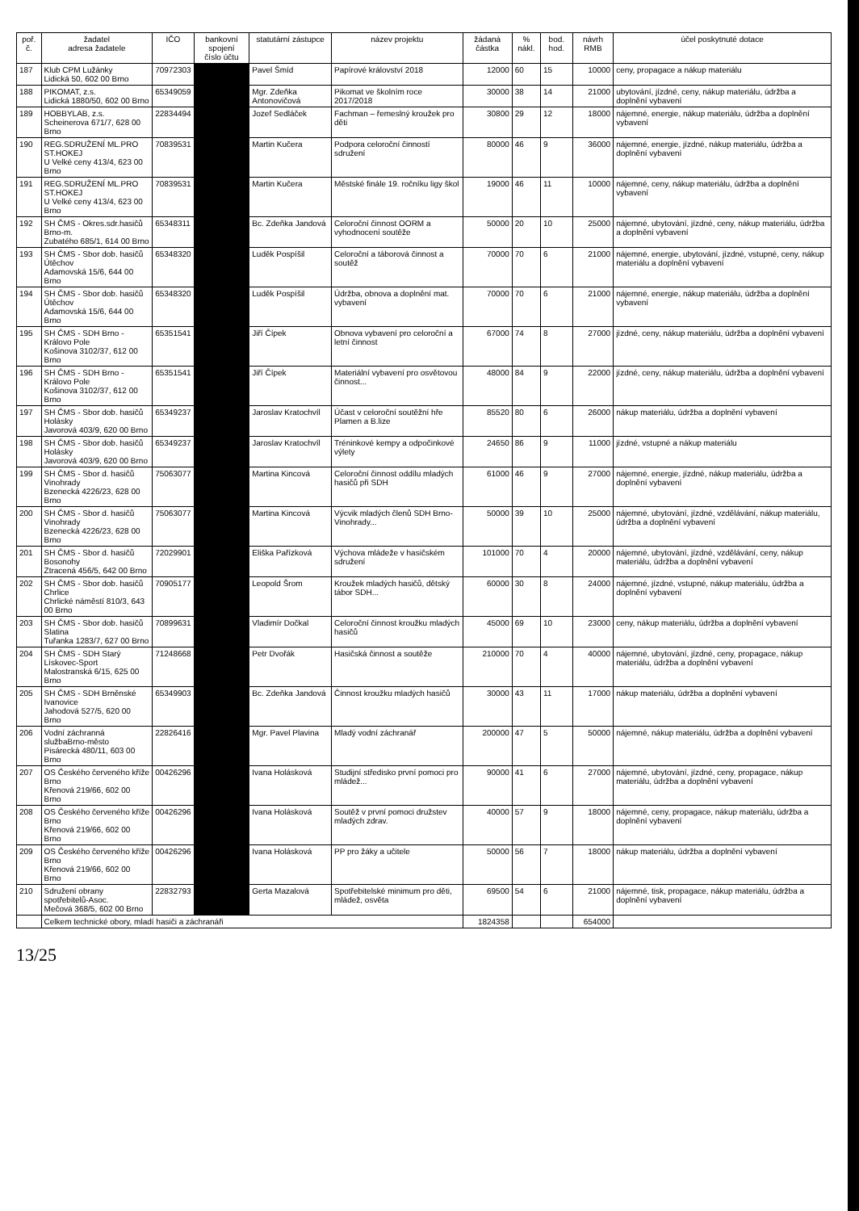| poř. č. | žadatel adresa žadatele | IČO | bankovní spojení číslo účtu | statutární zástupce | název projektu | žádaná částka | % nákl. | bod. hod. | návrh RMB | účel poskytnuté dotace |
| --- | --- | --- | --- | --- | --- | --- | --- | --- | --- | --- |
| 187 | Klub CPM Lužánky Lidická 50, 602 00 Brno | 70972303 | | Pavel Šmíd | Papírové království 2018 | 12000 | 60 | 15 | 10000 | ceny, propagace a nákup materiálu |
| 188 | PIKOMAT, z.s. Lidická 1880/50, 602 00 Brno | 65349059 | | Mgr. Zdeňka Antonovičová | Pikomat ve školním roce 2017/2018 | 30000 | 38 | 14 | 21000 | ubytování, jízdné, ceny, nákup materiálu, údržba a doplnění vybavení |
| 189 | HOBBYLAB, z.s. Scheinerova 671/7, 628 00 Brno | 22834494 | | Jozef Sedláček | Fachman – řemeslný kroužek pro děti | 30800 | 29 | 12 | 18000 | nájemné, energie, nákup materiálu, údržba a doplnění vybavení |
| 190 | REG.SDRUŽENÍ ML.PRO ST.HOKEJ U Velké ceny 413/4, 623 00 Brno | 70839531 | | Martin Kučera | Podpora celoroční činností sdružení | 80000 | 46 | 9 | 36000 | nájemné, energie, jízdné, nákup materiálu, údržba a doplnění vybavení |
| 191 | REG.SDRUŽENÍ ML.PRO ST.HOKEJ U Velké ceny 413/4, 623 00 Brno | 70839531 | | Martin Kučera | Městské finále 19. ročníku ligy škol | 19000 | 46 | 11 | 10000 | nájemné, ceny, nákup materiálu, údržba a doplnění vybavení |
| 192 | SH ČMS - Okres.sdr.hasičů Brno-m. Zubatého 685/1, 614 00 Brno | 65348311 | | Bc. Zdeňka Jandová | Celoroční činnost OORM a vyhodnocení soutěže | 50000 | 20 | 10 | 25000 | nájemné, ubytování, jízdné, ceny, nákup materiálu, údržba a doplnění vybavení |
| 193 | SH ČMS - Sbor dob. hasičů Útěchov Adamovská 15/6, 644 00 Brno | 65348320 | | Luděk Pospíšil | Celoroční a táborová činnost a soutěž | 70000 | 70 | 6 | 21000 | nájemné, energie, ubytování, jízdné, vstupné, ceny, nákup materiálu a doplnění vybavení |
| 194 | SH ČMS - Sbor dob. hasičů Útěchov Adamovská 15/6, 644 00 Brno | 65348320 | | Luděk Pospíšil | Údržba, obnova a doplnění mat. vybavení | 70000 | 70 | 6 | 21000 | nájemné, energie, nákup materiálu, údržba a doplnění vybavení |
| 195 | SH ČMS - SDH Brno - Královo Pole Košinova 3102/37, 612 00 Brno | 65351541 | | Jiří Čípek | Obnova vybavení pro celoroční a letní činnost | 67000 | 74 | 8 | 27000 | jízdné, ceny, nákup materiálu, údržba a doplnění vybavení |
| 196 | SH ČMS - SDH Brno - Královo Pole Košinova 3102/37, 612 00 Brno | 65351541 | | Jiří Čípek | Materiální vybavení pro osvětovou činnost... | 48000 | 84 | 9 | 22000 | jízdné, ceny, nákup materiálu, údržba a doplnění vybavení |
| 197 | SH ČMS - Sbor dob. hasičů Holásky Javorová 403/9, 620 00 Brno | 65349237 | | Jaroslav Kratochvíl | Účast v celoroční soutěžní hře Plamen a B.lize | 85520 | 80 | 6 | 26000 | nákup materiálu, údržba a doplnění vybavení |
| 198 | SH ČMS - Sbor dob. hasičů Holásky Javorová 403/9, 620 00 Brno | 65349237 | | Jaroslav Kratochvíl | Tréninkové kempy a odpočinkové výlety | 24650 | 86 | 9 | 11000 | jízdné, vstupné a nákup materiálu |
| 199 | SH ČMS - Sbor d. hasičů Vinohrady Bzenecká 4226/23, 628 00 Brno | 75063077 | | Martina Kincová | Celoroční činnost oddílu mladých hasičů při SDH | 61000 | 46 | 9 | 27000 | nájemné, energie, jízdné, nákup materiálu, údržba a doplnění vybavení |
| 200 | SH ČMS - Sbor d. hasičů Vinohrady Bzenecká 4226/23, 628 00 Brno | 75063077 | | Martina Kincová | Výcvik mladých členů SDH Brno-Vinohrady... | 50000 | 39 | 10 | 25000 | nájemné, ubytování, jízdné, vzdělávání, nákup materiálu, údržba a doplnění vybavení |
| 201 | SH ČMS - Sbor d. hasičů Bosonohy Ztracená 456/5, 642 00 Brno | 72029901 | | Eliška Pařízková | Výchova mládeže v hasičském sdružení | 101000 | 70 | 4 | 20000 | nájemné, ubytování, jízdné, vzdělávání, ceny, nákup materiálu, údržba a doplnění vybavení |
| 202 | SH ČMS - Sbor dob. hasičů Chrlice Chrlické náměstí 810/3, 643 00 Brno | 70905177 | | Leopold Šrom | Kroužek mladých hasičů, dětský tábor SDH... | 60000 | 30 | 8 | 24000 | nájemné, jízdné, vstupné, nákup materiálu, údržba a doplnění vybavení |
| 203 | SH ČMS - Sbor dob. hasičů Slatina Tuřanka 1283/7, 627 00 Brno | 70899631 | | Vladimír Dočkal | Celoroční činnost kroužku mladých hasičů | 45000 | 69 | 10 | 23000 | ceny, nákup materiálu, údržba a doplnění vybavení |
| 204 | SH ČMS - SDH Starý Lískovec-Sport Malostranská 6/15, 625 00 Brno | 71248668 | | Petr Dvořák | Hasičská činnost a soutěže | 210000 | 70 | 4 | 40000 | nájemné, ubytování, jízdné, ceny, propagace, nákup materiálu, údržba a doplnění vybavení |
| 205 | SH ČMS - SDH Brněnské Ivanovice Jahodová 527/5, 620 00 Brno | 65349903 | | Bc. Zdeňka Jandová | Činnost kroužku mladých hasičů | 30000 | 43 | 11 | 17000 | nákup materiálu, údržba a doplnění vybavení |
| 206 | Vodní záchranná službaBrno-město Pisárecká 480/11, 603 00 Brno | 22826416 | | Mgr. Pavel Plavina | Mladý vodní záchranář | 200000 | 47 | 5 | 50000 | nájemné, nákup materiálu, údržba a doplnění vybavení |
| 207 | OS Českého červeného kříže Brno Křenová 219/66, 602 00 Brno | 00426296 | | Ivana Holásková | Studijní středisko první pomoci pro mládež... | 90000 | 41 | 6 | 27000 | nájemné, ubytování, jízdné, ceny, propagace, nákup materiálu, údržba a doplnění vybavení |
| 208 | OS Českého červeného kříže Brno Křenová 219/66, 602 00 Brno | 00426296 | | Ivana Holásková | Soutěž v první pomoci družstev mladých zdrav. | 40000 | 57 | 9 | 18000 | nájemné, ceny, propagace, nákup materiálu, údržba a doplnění vybavení |
| 209 | OS Českého červeného kříže Brno Křenová 219/66, 602 00 Brno | 00426296 | | Ivana Holásková | PP pro žáky a učitele | 50000 | 56 | 7 | 18000 | nákup materiálu, údržba a doplnění vybavení |
| 210 | Sdružení obrany spotřebitelů-Asoc. Mečová 368/5, 602 00 Brno | 22832793 | | Gerta Mazalová | Spotřebitelské minimum pro děti, mládež, osvěta | 69500 | 54 | 6 | 21000 | nájemné, tisk, propagace, nákup materiálu, údržba a doplnění vybavení |
| | Celkem technické obory, mladí hasiči a záchranáři | | | | | 1824358 | | | 654000 | |
13/25